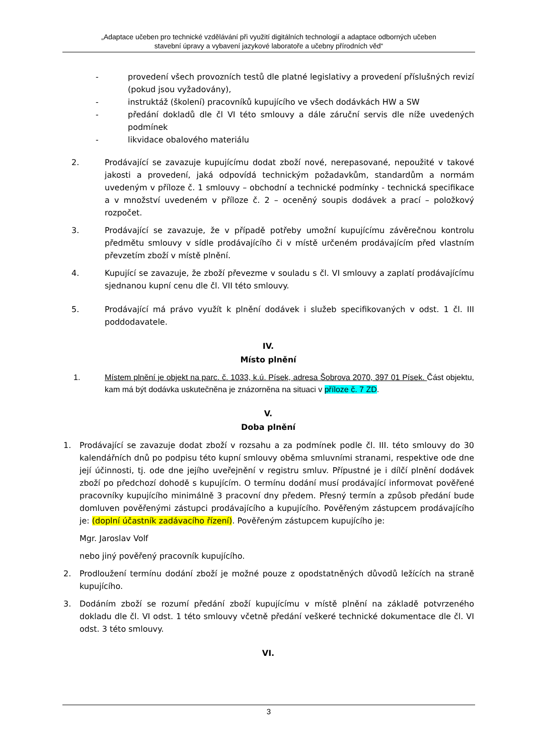„Adaptace učeben pro technické vzdělávání při využití digitálních technologií a adaptace odborných učeben
stavební úpravy a vybavení jazykové laboratoře a učebny přírodních věd“
- provedení všech provozních testů dle platné legislativy a provedení příslušných revizí (pokud jsou vyžadovány),
- instruktáž (školení) pracovníků kupujícího ve všech dodávkách HW a SW
- předání dokladů dle čl VI této smlouvy a dále záruční servis dle níže uvedených podmínek
- likvidace obalového materiálu
2. Prodávající se zavazuje kupujícímu dodat zboží nové, nerepasované, nepoužité v takové jakosti a provedení, jaká odpovídá technickým požadavkům, standardům a normám uvedeným v příloze č. 1 smlouvy – obchodní a technické podmínky - technická specifikace a v množství uvedeném v příloze č. 2 – oceněný soupis dodávek a prací – položkový rozpočet.
3. Prodávající se zavazuje, že v případě potřeby umožní kupujícímu závěrečnou kontrolu předmětu smlouvy v sídle prodávajícího či v místě určeném prodávajícím před vlastním převzetím zboží v místě plnění.
4. Kupující se zavazuje, že zboží převezme v souladu s čl. VI smlouvy a zaplatí prodávajícímu sjednanou kupní cenu dle čl. VII této smlouvy.
5. Prodávající má právo využít k plnění dodávek i služeb specifikovaných v odst. 1 čl. III poddodavatele.
IV.
Místo plnění
1. Místem plnění je objekt na parc. č. 1033, k.ú. Písek, adresa Šobrova 2070, 397 01 Písek. Část objektu, kam má být dodávka uskutečněna je znázorněna na situaci v příloze č. 7 ZD.
V.
Doba plnění
1. Prodávající se zavazuje dodat zboží v rozsahu a za podmínek podle čl. III. této smlouvy do 30 kalendářních dnů po podpisu této kupní smlouvy oběma smluvními stranami, respektive ode dne její účinnosti, tj. ode dne jejího uveřejnění v registru smluv. Přípustné je i dílčí plnění dodávek zboží po předchozí dohodě s kupujícím. O termínu dodání musí prodávající informovat pověřené pracovníky kupujícího minimálně 3 pracovní dny předem. Přesný termín a způsob předání bude domluven pověřenými zástupci prodávajícího a kupujícího. Pověřeným zástupcem prodávajícího je: (doplní účastník zadávacího řízení). Pověřeným zástupcem kupujícího je:
Mgr. Jaroslav Volf
nebo jiný pověřený pracovník kupujícího.
2. Prodloužení termínu dodání zboží je možné pouze z opodstatněných důvodů ležících na straně kupujícího.
3. Dodáním zboží se rozumí předání zboží kupujícímu v místě plnění na základě potvrzeného dokladu dle čl. VI odst. 1 této smlouvy včetně předání veškeré technické dokumentace dle čl. VI odst. 3 této smlouvy.
VI.
3